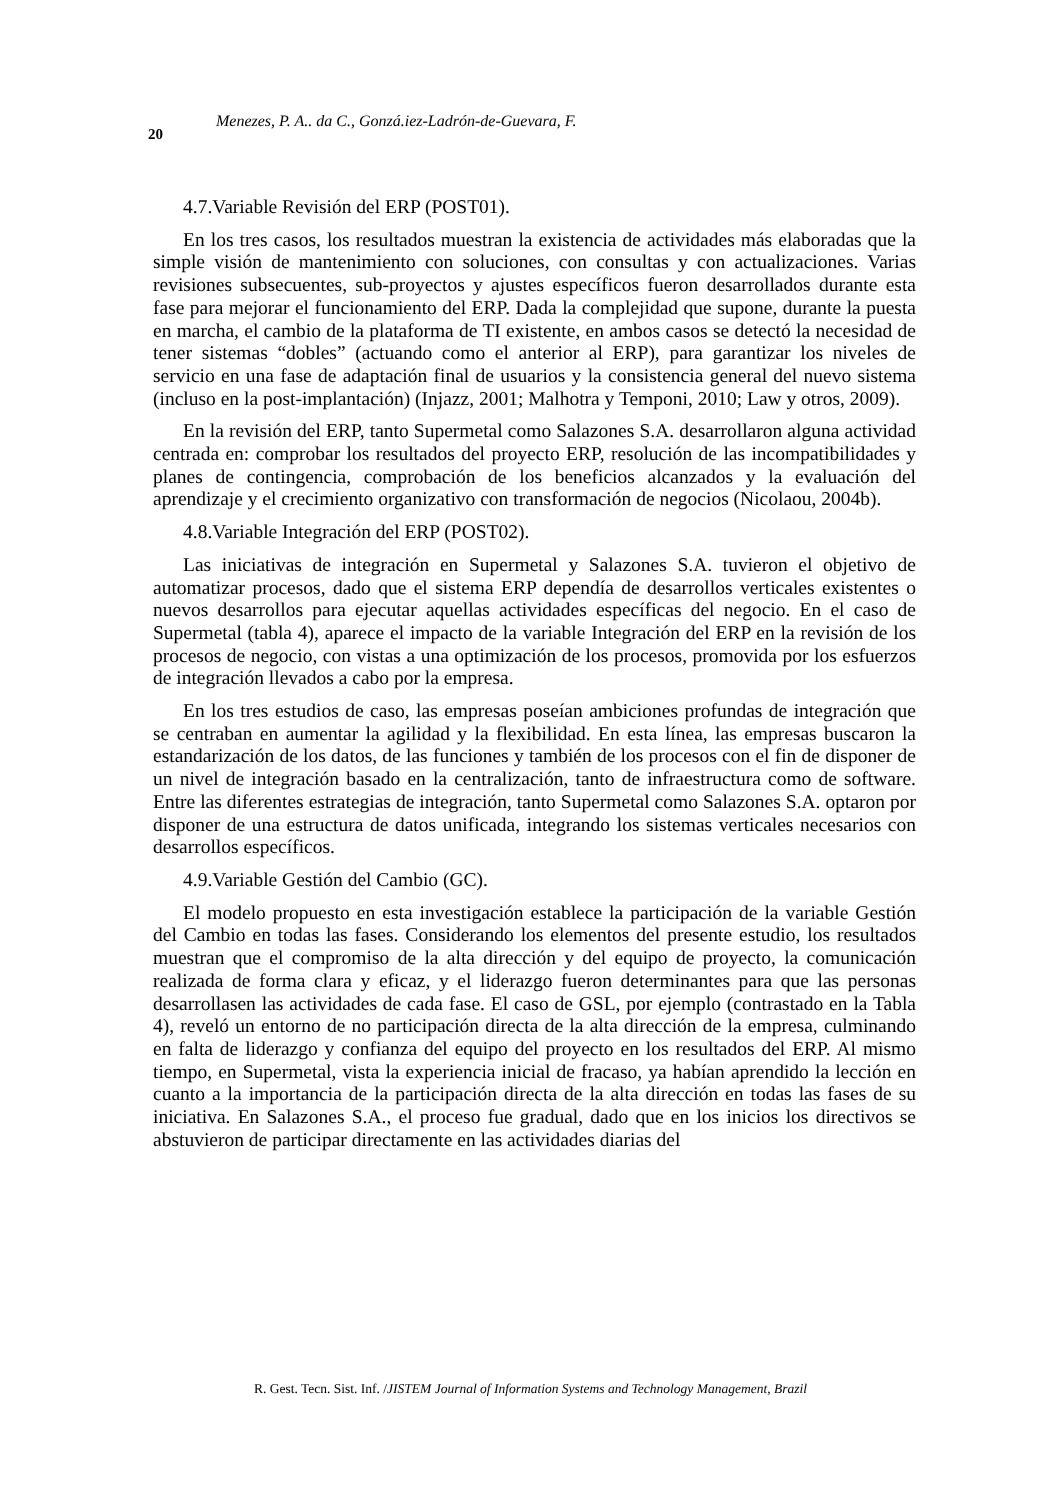20 Menezes, P. A.. da C., Gonzá.iez-Ladrón-de-Guevara, F.
4.7.Variable Revisión del ERP (POST01).
En los tres casos, los resultados muestran la existencia de actividades más elaboradas que la simple visión de mantenimiento con soluciones, con consultas y con actualizaciones. Varias revisiones subsecuentes, sub-proyectos y ajustes específicos fueron desarrollados durante esta fase para mejorar el funcionamiento del ERP. Dada la complejidad que supone, durante la puesta en marcha, el cambio de la plataforma de TI existente, en ambos casos se detectó la necesidad de tener sistemas “dobles” (actuando como el anterior al ERP), para garantizar los niveles de servicio en una fase de adaptación final de usuarios y la consistencia general del nuevo sistema (incluso en la post-implantación) (Injazz, 2001; Malhotra y Temponi, 2010; Law y otros, 2009).
En la revisión del ERP, tanto Supermetal como Salazones S.A. desarrollaron alguna actividad centrada en: comprobar los resultados del proyecto ERP, resolución de las incompatibilidades y planes de contingencia, comprobación de los beneficios alcanzados y la evaluación del aprendizaje y el crecimiento organizativo con transformación de negocios (Nicolaou, 2004b).
4.8.Variable Integración del ERP (POST02).
Las iniciativas de integración en Supermetal y Salazones S.A. tuvieron el objetivo de automatizar procesos, dado que el sistema ERP dependía de desarrollos verticales existentes o nuevos desarrollos para ejecutar aquellas actividades específicas del negocio. En el caso de Supermetal (tabla 4), aparece el impacto de la variable Integración del ERP en la revisión de los procesos de negocio, con vistas a una optimización de los procesos, promovida por los esfuerzos de integración llevados a cabo por la empresa.
En los tres estudios de caso, las empresas poseían ambiciones profundas de integración que se centraban en aumentar la agilidad y la flexibilidad. En esta línea, las empresas buscaron la estandarización de los datos, de las funciones y también de los procesos con el fin de disponer de un nivel de integración basado en la centralización, tanto de infraestructura como de software. Entre las diferentes estrategias de integración, tanto Supermetal como Salazones S.A. optaron por disponer de una estructura de datos unificada, integrando los sistemas verticales necesarios con desarrollos específicos.
4.9.Variable Gestión del Cambio (GC).
El modelo propuesto en esta investigación establece la participación de la variable Gestión del Cambio en todas las fases. Considerando los elementos del presente estudio, los resultados muestran que el compromiso de la alta dirección y del equipo de proyecto, la comunicación realizada de forma clara y eficaz, y el liderazgo fueron determinantes para que las personas desarrollasen las actividades de cada fase. El caso de GSL, por ejemplo (contrastado en la Tabla 4), reveló un entorno de no participación directa de la alta dirección de la empresa, culminando en falta de liderazgo y confianza del equipo del proyecto en los resultados del ERP. Al mismo tiempo, en Supermetal, vista la experiencia inicial de fracaso, ya habían aprendido la lección en cuanto a la importancia de la participación directa de la alta dirección en todas las fases de su iniciativa. En Salazones S.A., el proceso fue gradual, dado que en los inicios los directivos se abstuvieron de participar directamente en las actividades diarias del
R. Gest. Tecn. Sist. Inf. /JISTEM Journal of Information Systems and Technology Management, Brazil